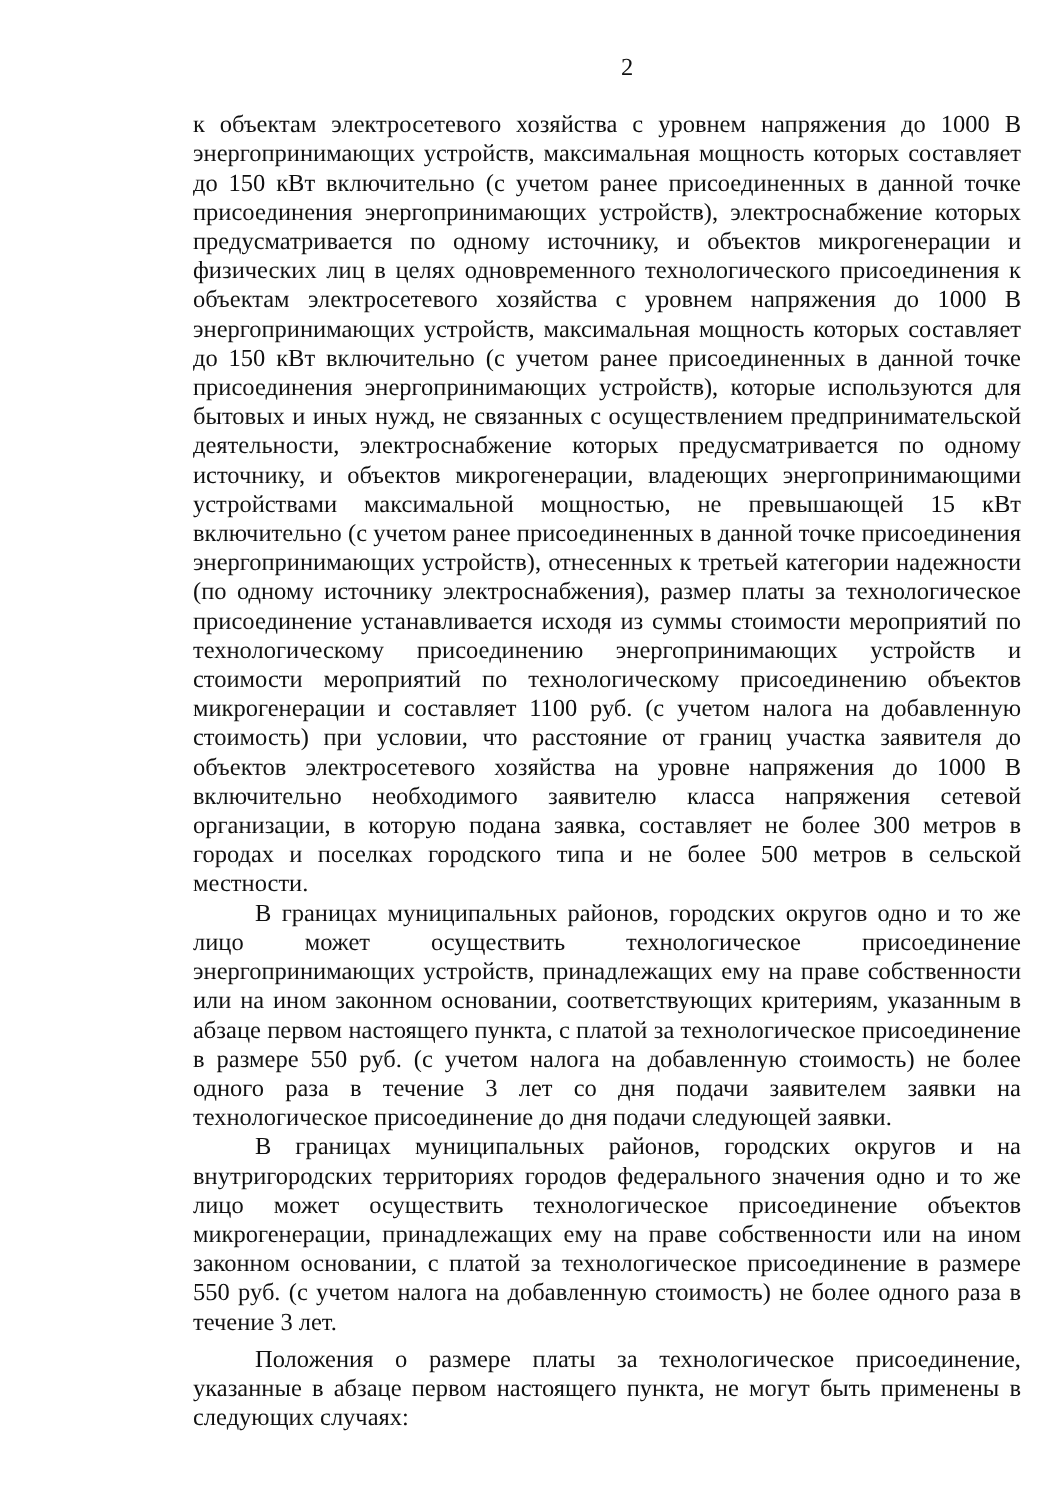2
к объектам электросетевого хозяйства с уровнем напряжения до 1000 В энергопринимающих устройств, максимальная мощность которых составляет до 150 кВт включительно (с учетом ранее присоединенных в данной точке присоединения энергопринимающих устройств), электроснабжение которых предусматривается по одному источнику, и объектов микрогенерации и физических лиц в целях одновременного технологического присоединения к объектам электросетевого хозяйства с уровнем напряжения до 1000 В энергопринимающих устройств, максимальная мощность которых составляет до 150 кВт включительно (с учетом ранее присоединенных в данной точке присоединения энергопринимающих устройств), которые используются для бытовых и иных нужд, не связанных с осуществлением предпринимательской деятельности, электроснабжение которых предусматривается по одному источнику, и объектов микрогенерации, владеющих энергопринимающими устройствами максимальной мощностью, не превышающей 15 кВт включительно (с учетом ранее присоединенных в данной точке присоединения энергопринимающих устройств), отнесенных к третьей категории надежности (по одному источнику электроснабжения), размер платы за технологическое присоединение устанавливается исходя из суммы стоимости мероприятий по технологическому присоединению энергопринимающих устройств и стоимости мероприятий по технологическому присоединению объектов микрогенерации и составляет 1100 руб. (с учетом налога на добавленную стоимость) при условии, что расстояние от границ участка заявителя до объектов электросетевого хозяйства на уровне напряжения до 1000 В включительно необходимого заявителю класса напряжения сетевой организации, в которую подана заявка, составляет не более 300 метров в городах и поселках городского типа и не более 500 метров в сельской местности.
В границах муниципальных районов, городских округов одно и то же лицо может осуществить технологическое присоединение энергопринимающих устройств, принадлежащих ему на праве собственности или на ином законном основании, соответствующих критериям, указанным в абзаце первом настоящего пункта, с платой за технологическое присоединение в размере 550 руб. (с учетом налога на добавленную стоимость) не более одного раза в течение 3 лет со дня подачи заявителем заявки на технологическое присоединение до дня подачи следующей заявки.
В границах муниципальных районов, городских округов и на внутригородских территориях городов федерального значения одно и то же лицо может осуществить технологическое присоединение объектов микрогенерации, принадлежащих ему на праве собственности или на ином законном основании, с платой за технологическое присоединение в размере 550 руб. (с учетом налога на добавленную стоимость) не более одного раза в течение 3 лет.
Положения о размере платы за технологическое присоединение, указанные в абзаце первом настоящего пункта, не могут быть применены в следующих случаях: